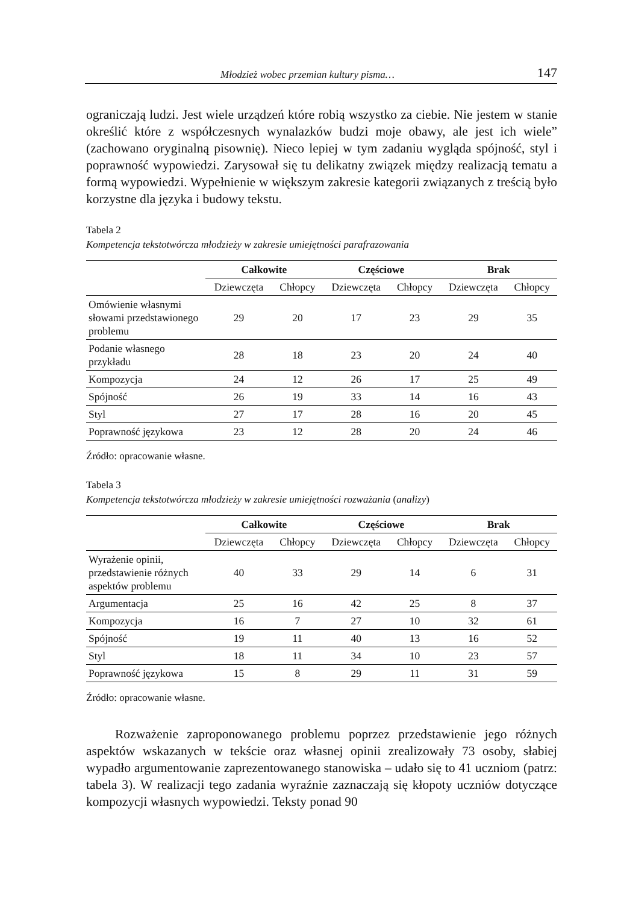Młodzież wobec przemian kultury pisma… 147
ograniczają ludzi. Jest wiele urządzeń które robią wszystko za ciebie. Nie jestem w stanie określić które z współczesnych wynalazków budzi moje obawy, ale jest ich wiele” (zachowano oryginalną pisownię). Nieco lepiej w tym zadaniu wygląda spójność, styl i poprawność wypowiedzi. Zarysował się tu delikatny związek między realizacją tematu a formą wypowiedzi. Wypełnienie w większym zakresie kategorii związanych z treścią było korzystne dla języka i budowy tekstu.
Tabela 2
Kompetencja tekstotwórcza młodzieży w zakresie umiejętności parafrazowania
| | Całkowite | | Częściowe | | Brak | |
| | Dziewczęta | Chłopcy | Dziewczęta | Chłopcy | Dziewczęta | Chłopcy |
| Omówienie własnymi słowami przedstawionego problemu | 29 | 20 | 17 | 23 | 29 | 35 |
| Podanie własnego przykładu | 28 | 18 | 23 | 20 | 24 | 40 |
| Kompozycja | 24 | 12 | 26 | 17 | 25 | 49 |
| Spójność | 26 | 19 | 33 | 14 | 16 | 43 |
| Styl | 27 | 17 | 28 | 16 | 20 | 45 |
| Poprawność językowa | 23 | 12 | 28 | 20 | 24 | 46 |
Źródło: opracowanie własne.
Tabela 3
Kompetencja tekstotwórcza młodzieży w zakresie umiejętności rozważania (analizy)
| | Całkowite | | Częściowe | | Brak | |
| | Dziewczęta | Chłopcy | Dziewczęta | Chłopcy | Dziewczęta | Chłopcy |
| Wyrażenie opinii, przedstawienie różnych aspektów problemu | 40 | 33 | 29 | 14 | 6 | 31 |
| Argumentacja | 25 | 16 | 42 | 25 | 8 | 37 |
| Kompozycja | 16 | 7 | 27 | 10 | 32 | 61 |
| Spójność | 19 | 11 | 40 | 13 | 16 | 52 |
| Styl | 18 | 11 | 34 | 10 | 23 | 57 |
| Poprawność językowa | 15 | 8 | 29 | 11 | 31 | 59 |
Źródło: opracowanie własne.
Rozważenie zaproponowanego problemu poprzez przedstawienie jego różnych aspektów wskazanych w tekście oraz własnej opinii zrealizowały 73 osoby, słabiej wypadło argumentowanie zaprezentowanego stanowiska – udało się to 41 uczniom (patrz: tabela 3). W realizacji tego zadania wyraźnie zaznaczają się kłopoty uczniów dotyczące kompozycji własnych wypowiedzi. Teksty ponad 90